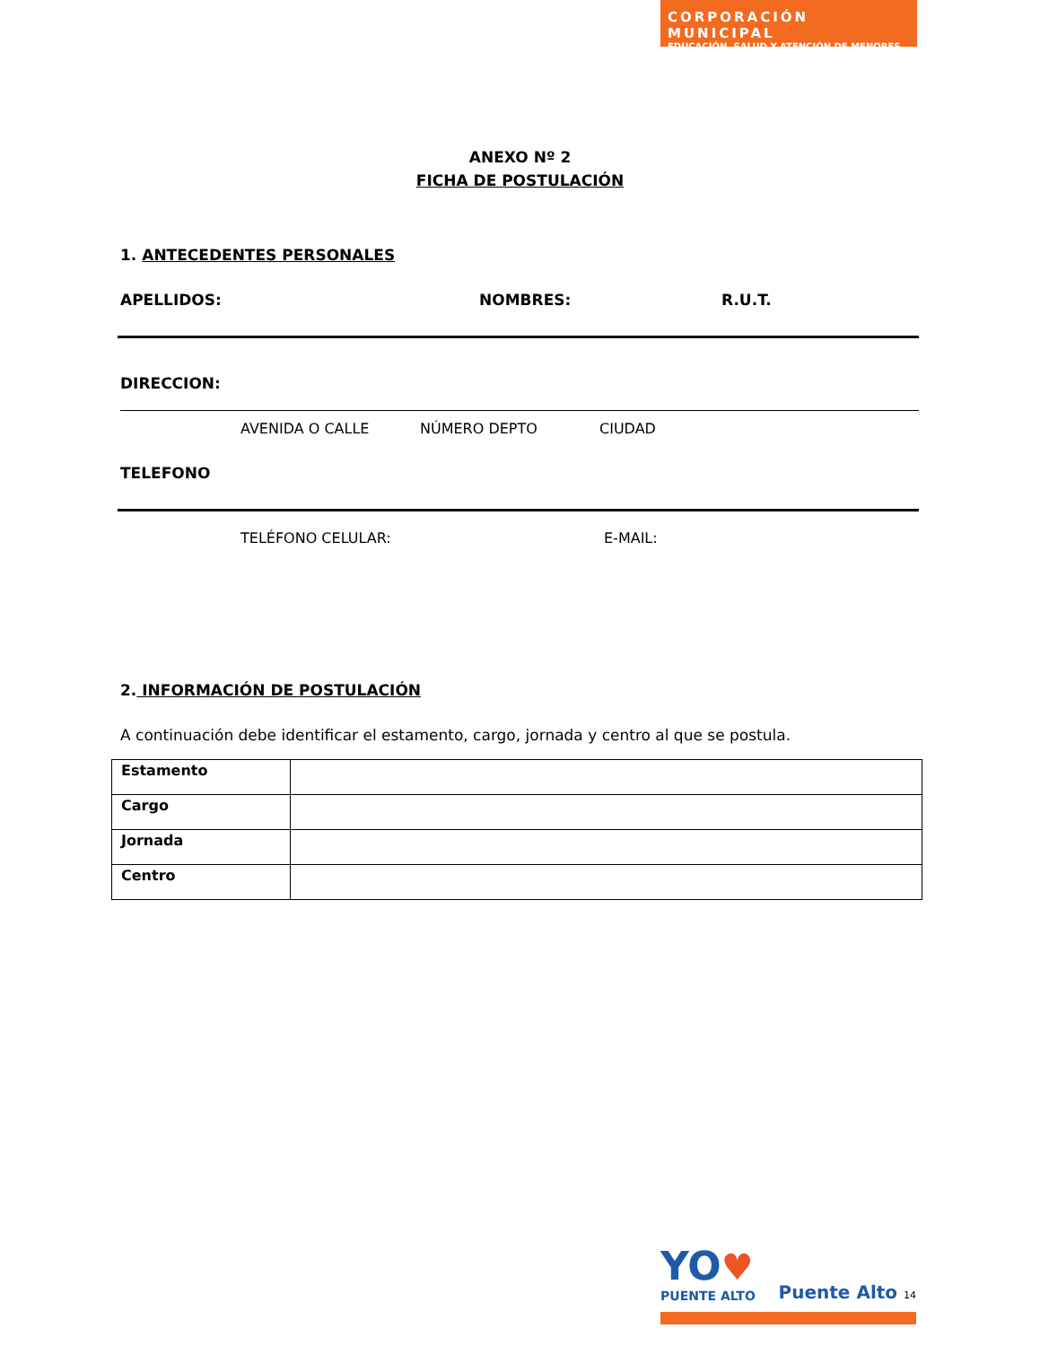CORPORACIÓN MUNICIPAL
EDUCACIÓN, SALUD Y ATENCIÓN DE MENORES
ANEXO Nº 2
FICHA DE POSTULACIÓN
1. ANTECEDENTES PERSONALES
APELLIDOS: NOMBRES: R.U.T.
DIRECCION:
AVENIDA O CALLE NÚMERO DEPTO CIUDAD
TELEFONO
TELÉFONO CELULAR: E-MAIL:
2. INFORMACIÓN DE POSTULACIÓN
A continuación debe identificar el estamento, cargo, jornada y centro al que se postula.
| Estamento | |
| Cargo | |
| Jornada | |
| Centro | |
YO♥
PUENTE ALTO
Puente Alto 14